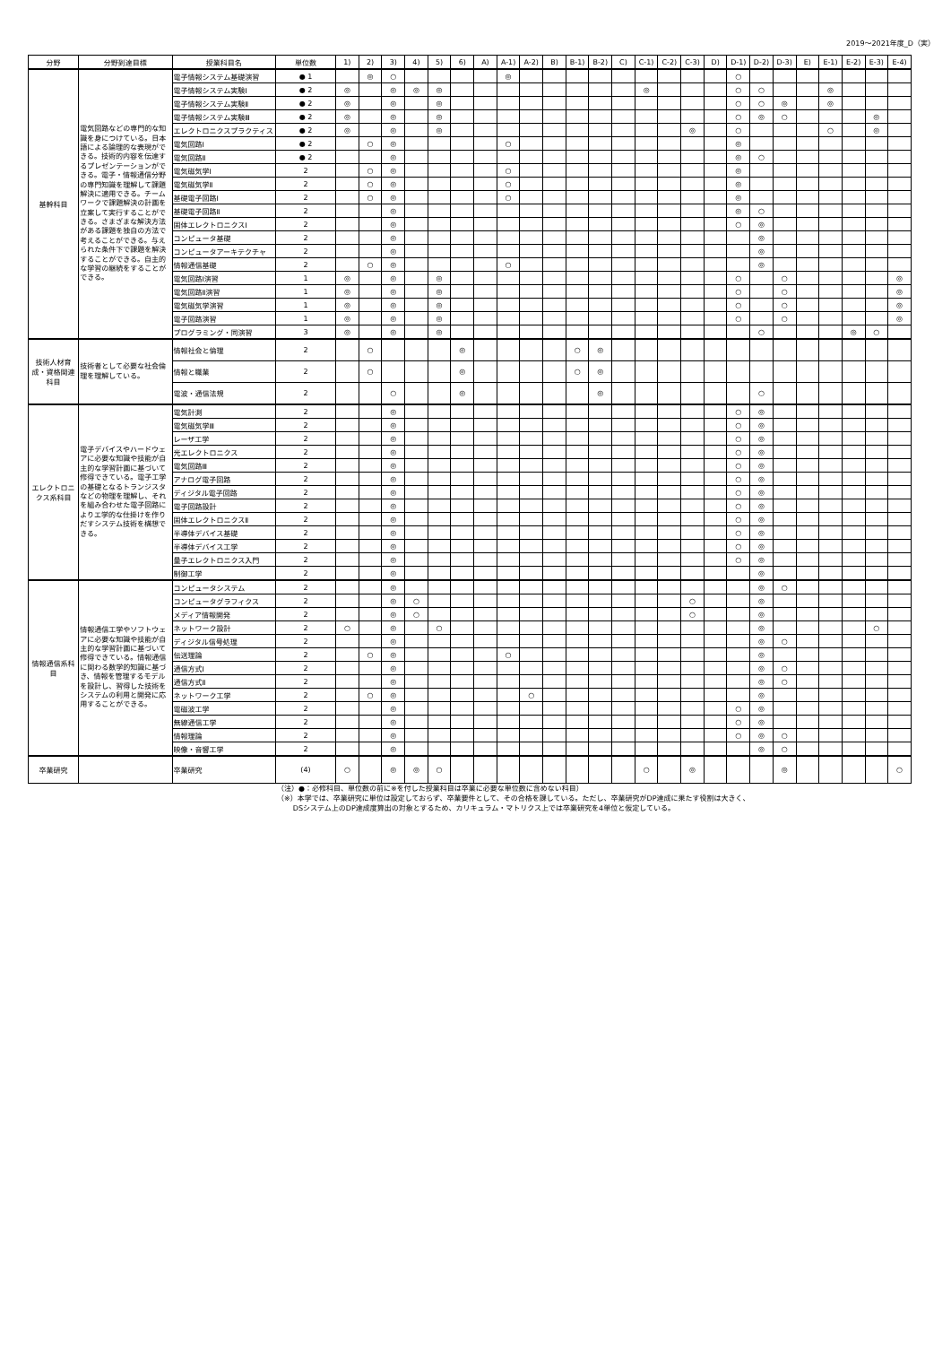2019～2021年度_D（実）
| 分野 | 分野到達目標 | 授業科目名 | 単位数 | 1) | 2) | 3) | 4) | 5) | 6) | A) | A-1) | A-2) | B) | B-1) | B-2) | C) | C-1) | C-2) | C-3) | D) | D-1) | D-2) | D-3) | E) | E-1) | E-2) | E-3) | E-4) |
| --- | --- | --- | --- | --- | --- | --- | --- | --- | --- | --- | --- | --- | --- | --- | --- | --- | --- | --- | --- | --- | --- | --- | --- | --- | --- | --- | --- | --- |
| 基幹科目 | 電気回路などの専門的な知識を身につけている。日本語による論理的な表現ができる。技術的内容を伝達するプレゼンテーションができる。電子・情報通信分野の専門知識を理解して課題解決に適用できる。チームワークで課題解決の計画を立案して実行することができる。さまざまな解決方法がある課題を独自の方法で考えることができる。与えられた条件下で課題を解決することができる。自主的な学習の継続をすることができる。 | 電子情報システム基礎演習 | ● 1 | | ◎ | ○ | | | | | ◎ | | | | | | | | | | ○ | | | | | | | |
| | | 電子情報システム実験Ⅰ | ● 2 | ◎ | | ◎ | ◎ | ◎ | | | | | | | | | ◎ | | | | ○ | ○ | | | ◎ | | | |
| | | 電子情報システム実験Ⅱ | ● 2 | ◎ | | ◎ | | ◎ | | | | | | | | | | | | | ○ | ○ | ◎ | | ◎ | | | |
| | | 電子情報システム実験Ⅲ | ● 2 | ◎ | | ◎ | | ◎ | | | | | | | | | | | | | ○ | ◎ | ○ | | | | ◎ | |
| | | エレクトロニクスプラクティス | ● 2 | ◎ | | ◎ | | ◎ | | | | | | | | | | | ◎ | | ○ | | | | ○ | | ◎ | |
| | | 電気回路Ⅰ | ● 2 | | ○ | ◎ | | | | | ○ | | | | | | | | | | ◎ | | | | | | | |
| | | 電気回路Ⅱ | ● 2 | | | ◎ | | | | | | | | | | | | | | | ◎ | ○ | | | | | | |
| | | 電気磁気学Ⅰ | 2 | | ○ | ◎ | | | | | ○ | | | | | | | | | | ◎ | | | | | | | |
| | | 電気磁気学Ⅱ | 2 | | ○ | ◎ | | | | | ○ | | | | | | | | | | ◎ | | | | | | | |
| | | 基礎電子回路Ⅰ | 2 | | ○ | ◎ | | | | | ○ | | | | | | | | | | ◎ | | | | | | | |
| | | 基礎電子回路Ⅱ | 2 | | | ◎ | | | | | | | | | | | | | | | ◎ | ○ | | | | | | |
| | | 固体エレクトロニクスⅠ | 2 | | | ◎ | | | | | | | | | | | | | | | ○ | ◎ | | | | | | |
| | | コンピュータ基礎 | 2 | | | ◎ | | | | | | | | | | | | | | | | ◎ | | | | | | |
| | | コンピュータアーキテクチャ | 2 | | | ◎ | | | | | | | | | | | | | | | | ◎ | | | | | | |
| | | 情報通信基礎 | 2 | | ○ | ◎ | | | | | ○ | | | | | | | | | | | ◎ | | | | | | |
| | | 電気回路Ⅰ演習 | 1 | ◎ | | ◎ | | ◎ | | | | | | | | | | | | | ○ | | ○ | | | | | ◎ |
| | | 電気回路Ⅱ演習 | 1 | ◎ | | ◎ | | ◎ | | | | | | | | | | | | | ○ | | ○ | | | | | ◎ |
| | | 電気磁気学演習 | 1 | ◎ | | ◎ | | ◎ | | | | | | | | | | | | | ○ | | ○ | | | | | ◎ |
| | | 電子回路演習 | 1 | ◎ | | ◎ | | ◎ | | | | | | | | | | | | | ○ | | ○ | | | | | ◎ |
| | | プログラミング・同演習 | 3 | ◎ | | ◎ | | ◎ | | | | | | | | | | | | | | ○ | | | | ◎ | ○ | |
| 技術人材育成・資格関連科目 | 技術者として必要な社会倫理を理解している。 | 情報社会と倫理 | 2 | | ○ | | | | ◎ | | | | | ○ | ◎ | | | | | | | | | | | | | |
| | | 情報と職業 | 2 | | ○ | | | | ◎ | | | | | ○ | ◎ | | | | | | | | | | | | | |
| | | 電波・通信法規 | 2 | | | ○ | | | ◎ | | | | | | ◎ | | | | | | | ○ | | | | | | |
| エレクトロニクス系科目 | 電子デバイスやハードウェアに必要な知識や技能が自主的な学習計画に基づいて修得できている。電子工学の基礎となるトランジスタなどの物理を理解し、それを組み合わせた電子回路によりエ学的な仕掛けを作りだすシステム技術を構想できる。 | 電気計測 | 2 | | | ◎ | | | | | | | | | | | | | | | ○ | ◎ | | | | | | |
| | | 電気磁気学Ⅲ | 2 | | | ◎ | | | | | | | | | | | | | | | ○ | ◎ | | | | | | |
| | | レーザ工学 | 2 | | | ◎ | | | | | | | | | | | | | | | ○ | ◎ | | | | | | |
| | | 光エレクトロニクス | 2 | | | ◎ | | | | | | | | | | | | | | | ○ | ◎ | | | | | | |
| | | 電気回路Ⅲ | 2 | | | ◎ | | | | | | | | | | | | | | | ○ | ◎ | | | | | | |
| | | アナログ電子回路 | 2 | | | ◎ | | | | | | | | | | | | | | | ○ | ◎ | | | | | | |
| | | ディジタル電子回路 | 2 | | | ◎ | | | | | | | | | | | | | | | ○ | ◎ | | | | | | |
| | | 電子回路設計 | 2 | | | ◎ | | | | | | | | | | | | | | | ○ | ◎ | | | | | | |
| | | 固体エレクトロニクスⅡ | 2 | | | ◎ | | | | | | | | | | | | | | | ○ | ◎ | | | | | | |
| | | 半導体デバイス基礎 | 2 | | | ◎ | | | | | | | | | | | | | | | ○ | ◎ | | | | | | |
| | | 半導体デバイス工学 | 2 | | | ◎ | | | | | | | | | | | | | | | ○ | ◎ | | | | | | |
| | | 量子エレクトロニクス入門 | 2 | | | ◎ | | | | | | | | | | | | | | | ○ | ◎ | | | | | | |
| | | 制御工学 | 2 | | | ◎ | | | | | | | | | | | | | | | | ◎ | | | | | | |
| 情報通信系科目 | 情報通信工学やソフトウェアに必要な知識や技能が自主的な学習計画に基づいて修得できている。情報通信に関わる数学的知識に基づき、情報を管理するモデルを設計し、習得した技術をシステムの利用と開発に応用することができる。 | コンピュータシステム | 2 | | | ◎ | | | | | | | | | | | | | | | | ◎ | ○ | | | | | |
| | | コンピュータグラフィクス | 2 | | | ◎ | ○ | | | | | | | | | | | | ○ | | | ◎ | | | | | | |
| | | メディア情報開発 | 2 | | | ◎ | ○ | | | | | | | | | | | | ○ | | | ◎ | | | | | | |
| | | ネットワーク設計 | 2 | ○ | | ◎ | | ○ | | | | | | | | | | | | | | ◎ | | | | | ○ | |
| | | ディジタル信号処理 | 2 | | | ◎ | | | | | | | | | | | | | | | | ◎ | ○ | | | | | |
| | | 伝送理論 | 2 | | ○ | ◎ | | | | | ○ | | | | | | | | | | | ◎ | | | | | | |
| | | 通信方式Ⅰ | 2 | | | ◎ | | | | | | | | | | | | | | | | ◎ | ○ | | | | | |
| | | 通信方式Ⅱ | 2 | | | ◎ | | | | | | | | | | | | | | | | ◎ | ○ | | | | | |
| | | ネットワーク工学 | 2 | | ○ | ◎ | | | | | | ○ | | | | | | | | | | ◎ | | | | | | |
| | | 電磁波工学 | 2 | | | ◎ | | | | | | | | | | | | | | | ○ | ◎ | | | | | | |
| | | 無線通信工学 | 2 | | | ◎ | | | | | | | | | | | | | | | ○ | ◎ | | | | | | |
| | | 情報理論 | 2 | | | ◎ | | | | | | | | | | | | | | | ○ | ◎ | ○ | | | | | |
| | | 映像・音響工学 | 2 | | | ◎ | | | | | | | | | | | | | | | | ◎ | ○ | | | | | |
| 卒業研究 | | 卒業研究 | (4) | ○ | | ◎ | ◎ | ○ | | | | | | | | | ○ | | ◎ | | | | ◎ | | | | | ○ |
（注）●：必修科目、単位数の前に※を付した授業科目は卒業に必要な単位数に含めない科目）
（※）本学では、卒業研究に単位は設定しておらず、卒業要件として、その合格を課している。ただし、卒業研究がDP達成に果たす役割は大きく、
DSシステム上のDP達成度算出の対象とするため、カリキュラム・マトリクス上では卒業研究を4単位と仮定している。